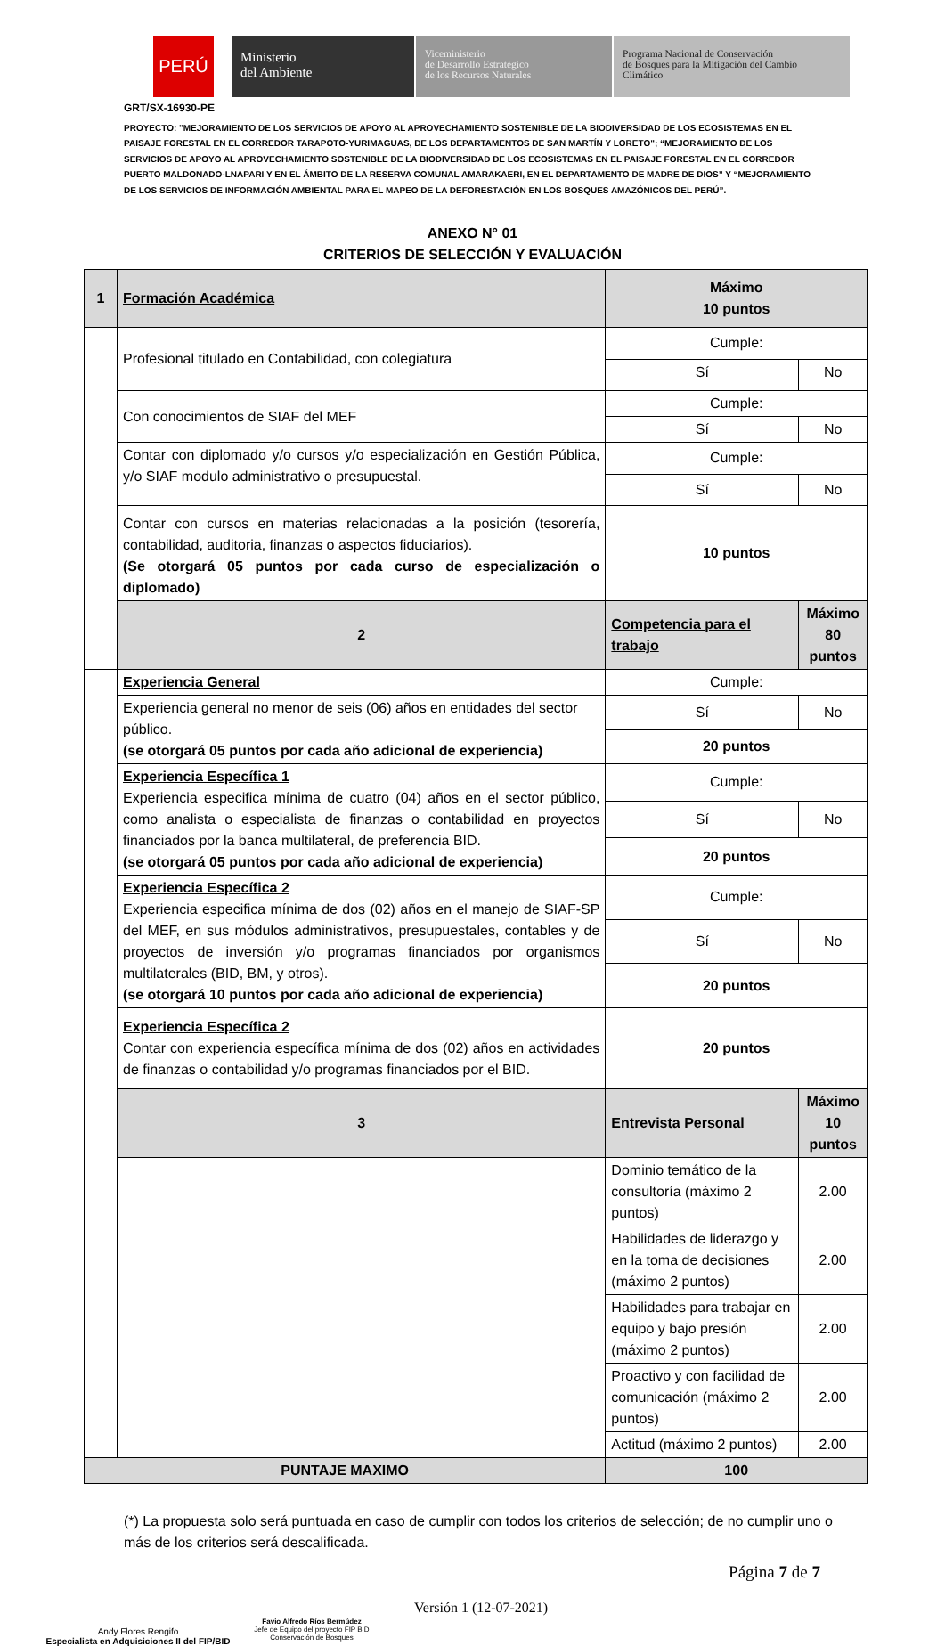PERÚ
Ministerio
del Ambiente
Viceministerio
de Desarrollo Estratégico
de los Recursos Naturales
Programa Nacional de Conservación
de Bosques para la Mitigación del Cambio
Climático
GRT/SX-16930-PE
PROYECTO: "MEJORAMIENTO DE LOS SERVICIOS DE APOYO AL APROVECHAMIENTO SOSTENIBLE DE LA BIODIVERSIDAD DE LOS ECOSISTEMAS EN EL PAISAJE FORESTAL EN EL CORREDOR TARAPOTO-YURIMAGUAS, DE LOS DEPARTAMENTOS DE SAN MARTÍN Y LORETO"; “MEJORAMIENTO DE LOS SERVICIOS DE APOYO AL APROVECHAMIENTO SOSTENIBLE DE LA BIODIVERSIDAD DE LOS ECOSISTEMAS EN EL PAISAJE FORESTAL EN EL CORREDOR PUERTO MALDONADO-LNAPARI Y EN EL ÁMBITO DE LA RESERVA COMUNAL AMARAKAERI, EN EL DEPARTAMENTO DE MADRE DE DIOS” Y “MEJORAMIENTO DE LOS SERVICIOS DE INFORMACIÓN AMBIENTAL PARA EL MAPEO DE LA DEFORESTACIÓN EN LOS BOSQUES AMAZÓNICOS DEL PERÚ”.
ANEXO N° 01
CRITERIOS DE SELECCIÓN Y EVALUACIÓN
| 1 | Formación Académica | Máximo 10 puntos | |
| | Profesional titulado en Contabilidad, con colegiatura | Cumple: | |
| | | Sí | No |
| | Con conocimientos de SIAF del MEF | Cumple: | |
| | | Sí | No |
| | Contar con diplomado y/o cursos y/o especialización en Gestión Pública, y/o SIAF modulo administrativo o presupuestal. | Cumple: | |
| | | Sí | No |
| | Contar con cursos en materias relacionadas a la posición (tesorería, contabilidad, auditoria, finanzas o aspectos fiduciarios). (Se otorgará 05 puntos por cada curso de especialización o diplomado) | 10 puntos | |
| | 2 | Competencia para el trabajo | Máximo 80 puntos |
| | Experiencia General | Cumple: | |
| | Experiencia general no menor de seis (06) años en entidades del sector público. (se otorgará 05 puntos por cada año adicional de experiencia) | Sí | No |
| | | 20 puntos | |
| | Experiencia Específica 1 Experiencia especifica mínima de cuatro (04) años en el sector público, como analista o especialista de finanzas o contabilidad en proyectos financiados por la banca multilateral, de preferencia BID. (se otorgará 05 puntos por cada año adicional de experiencia) | Cumple: | |
| | | Sí | No |
| | | 20 puntos | |
| | Experiencia Específica 2 Experiencia especifica mínima de dos (02) años en el manejo de SIAF-SP del MEF, en sus módulos administrativos, presupuestales, contables y de proyectos de inversión y/o programas financiados por organismos multilaterales (BID, BM, y otros). (se otorgará 10 puntos por cada año adicional de experiencia) | Cumple: | |
| | | Sí | No |
| | | 20 puntos | |
| | Experiencia Específica 2 Contar con experiencia específica mínima de dos (02) años en actividades de finanzas o contabilidad y/o programas financiados por el BID. | 20 puntos | |
| | 3 | Entrevista Personal | Máximo 10 puntos |
| | | Dominio temático de la consultoría (máximo 2 puntos) | 2.00 |
| | | Habilidades de liderazgo y en la toma de decisiones (máximo 2 puntos) | 2.00 |
| | | Habilidades para trabajar en equipo y bajo presión (máximo 2 puntos) | 2.00 |
| | | Proactivo y con facilidad de comunicación (máximo 2 puntos) | 2.00 |
| | | Actitud (máximo 2 puntos) | 2.00 |
| PUNTAJE MAXIMO | | 100 | |
(*) La propuesta solo será puntuada en caso de cumplir con todos los criterios de selección; de no cumplir uno o más de los criterios será descalificada.
Página 7 de 7
Andy Flores Rengifo
Especialista en Adquisiciones II del FIP/BID
Favio Alfredo Ríos Bermúdez
Jefe de Equipo del proyecto FIP BID
Conservación de Bosques
Versión 1 (12-07-2021)